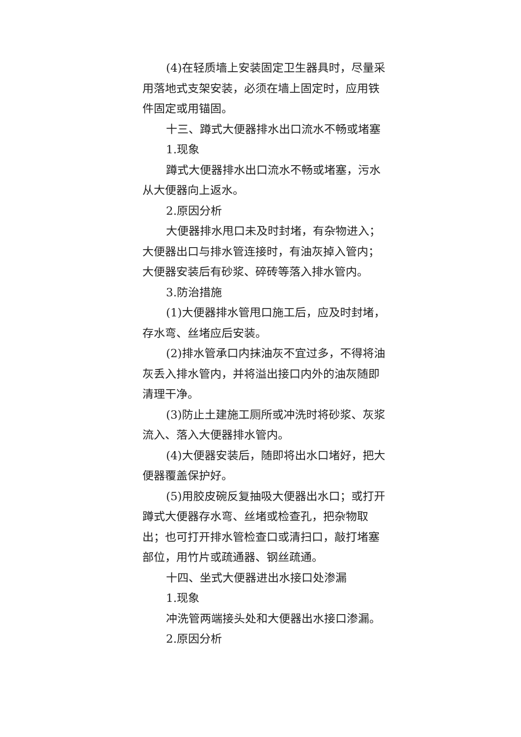(4)在轻质墙上安装固定卫生器具时，尽量采用落地式支架安装，必须在墙上固定时，应用铁件固定或用锚固。
十三、蹲式大便器排水出口流水不畅或堵塞
1.现象
蹲式大便器排水出口流水不畅或堵塞，污水从大便器向上返水。
2.原因分析
大便器排水甩口未及时封堵，有杂物进入；大便器出口与排水管连接时，有油灰掉入管内；大便器安装后有砂浆、碎砖等落入排水管内。
3.防治措施
(1)大便器排水管甩口施工后，应及时封堵，存水弯、丝堵应后安装。
(2)排水管承口内抹油灰不宜过多，不得将油灰丢入排水管内，并将溢出接口内外的油灰随即清理干净。
(3)防止土建施工厕所或冲洗时将砂浆、灰浆流入、落入大便器排水管内。
(4)大便器安装后，随即将出水口堵好，把大便器覆盖保护好。
(5)用胶皮碗反复抽吸大便器出水口；或打开蹲式大便器存水弯、丝堵或检查孔，把杂物取出；也可打开排水管检查口或清扫口，敲打堵塞部位，用竹片或疏通器、钢丝疏通。
十四、坐式大便器进出水接口处渗漏
1.现象
冲洗管两端接头处和大便器出水接口渗漏。
2.原因分析